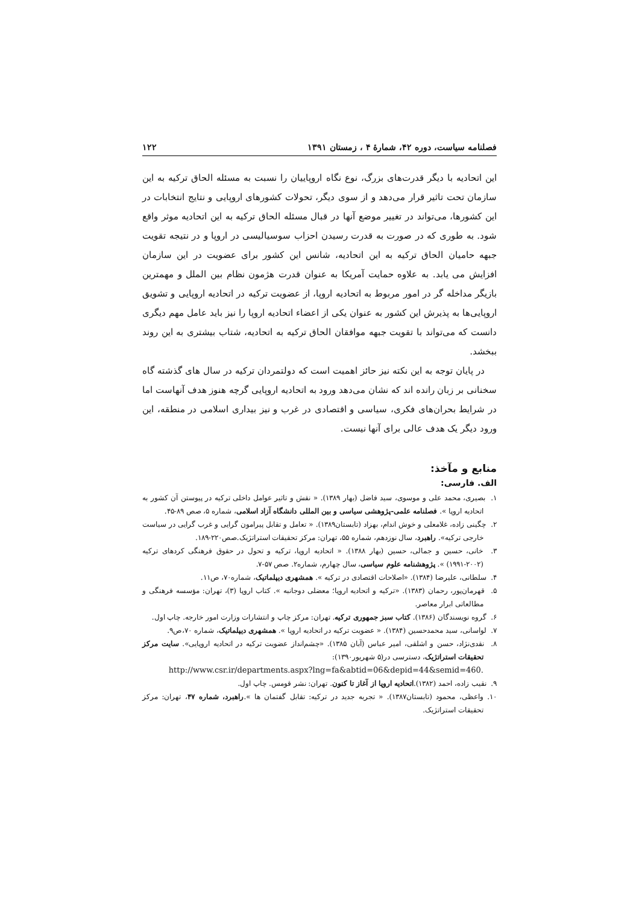فصلنامه سیاست، دوره ۴۲، شمارهٔ ۴ ، زمستان ۱۳۹۱ ۱۲۲
این اتحادیه با دیگر قدرت‌های بزرگ، نوع نگاه اروپاییان را نسبت به مسئله الحاق ترکیه به این سازمان تحت تاثیر قرار می‌دهد و از سوی دیگر، تحولات کشورهای اروپایی و نتایج انتخابات در این کشورها، می‌تواند در تغییر موضع آنها در قبال مسئله الحاق ترکیه به این اتحادیه موثر واقع شود. به طوری که در صورت به قدرت رسیدن احزاب سوسیالیسی در اروپا و در نتیجه تقویت جبهه حامیان الحاق ترکیه به این اتحادیه، شانس این کشور برای عضویت در این سازمان افزایش می یابد. به علاوه حمایت آمریکا به عنوان قدرت هژمون نظام بین الملل و مهمترین بازیگر مداخله گر در امور مربوط به اتحادیه اروپا، از عضویت ترکیه در اتحادیه اروپایی و تشویق اروپایی‌ها به پذیرش این کشور به عنوان یکی از اعضاء اتحادیه اروپا را نیز باید عامل مهم دیگری دانست که می‌تواند با تقویت جبهه موافقان الحاق ترکیه به اتحادیه، شتاب بیشتری به این روند ببخشد.
در پایان توجه به این نکته نیز حائز اهمیت است که دولتمردان ترکیه در سال های گذشته گاه سخنانی بر زبان رانده اند که نشان می‌دهد ورود به اتحادیه اروپایی گرچه هنوز هدف آنهاست اما در شرایط بحران‌های فکری، سیاسی و اقتصادی در غرب و نیز بیداری اسلامی در منطقه، این ورود دیگر یک هدف عالی برای آنها نیست.
منابع و مآخذ:
الف. فارسی:
۱. بصیری، محمد علی و موسوی، سید فاضل (بهار ۱۳۸۹). « نقش و تاثیر عوامل داخلی ترکیه در پیوستن آن کشور به اتحادیه اروپا ». فصلنامه علمی-پژوهشی سیاسی و بین المللی دانشگاه آزاد اسلامی، شماره ۵، صص ۸۹-۴۵.
۲. چگینی زاده، غلامعلی و خوش اندام، بهزاد (تابستان۱۳۸۹). « تعامل و تقابل پیرامون گرایی و غرب گرایی در سیاست خارجی ترکیه». راهبرد، سال نوزدهم، شماره ۵۵، تهران: مرکز تحقیقات استراتژیک.صص۲۲۰-۱۸۹.
۳. خانی، حسین و جمالی، حسین (بهار ۱۳۸۸). « اتحادیه اروپا، ترکیه و تحول در حقوق فرهنگی کردهای ترکیه (۲۰۰۲-۱۹۹۱) ». پژوهشنامه علوم سیاسی، سال چهارم، شماره۲. صص ۵۷-۷.
۴. سلطانی، علیرضا (۱۳۸۴). «اصلاحات اقتصادی در ترکیه ». همشهری دیپلماتیک، شماره۷۰، ص۱۱.
۵. قهرمان‌پور، رحمان (۱۳۸۳). «ترکیه و اتحادیه اروپا؛ معضلی دوجانبه ». کتاب اروپا (۳)، تهران: مؤسسه فرهنگی و مطالعاتی ابرار معاصر.
۶. گروه نویسندگان (۱۳۸۶). کتاب سبز جمهوری ترکیه. تهران: مرکز چاپ و انتشارات وزارت امور خارجه. چاپ اول.
۷. لواسانی، سید محمدحسین (۱۳۸۴). « عضویت ترکیه در اتحادیه اروپا ». همشهری دیپلماتیک، شماره ۷۰،ص۹.
۸. نقدی‌نژاد، حسن و اشلقی، امیر عباس (آبان ۱۳۸۵). «چشم‌انداز عضویت ترکیه در اتحادیه اروپایی». سایت مرکز تحقیقات استراتژیک، دسترسی در(۵ شهریور۱۳۹۰):
http://www.csr.ir/departments.aspx?lng=fa&abtid=06&depid=44&semid=460.
۹. نقیب زاده، احمد (۱۳۸۲).اتحادیه اروپا از آغاز تا کنون. تهران: نشر قومس. چاپ اول.
۱۰. واعظی، محمود (تابستان۱۳۸۷). « تجربه جدید در ترکیه: تقابل گفتمان ها ».راهبرد، شماره ۴۷، تهران: مرکز تحقیقات استراتژیک.